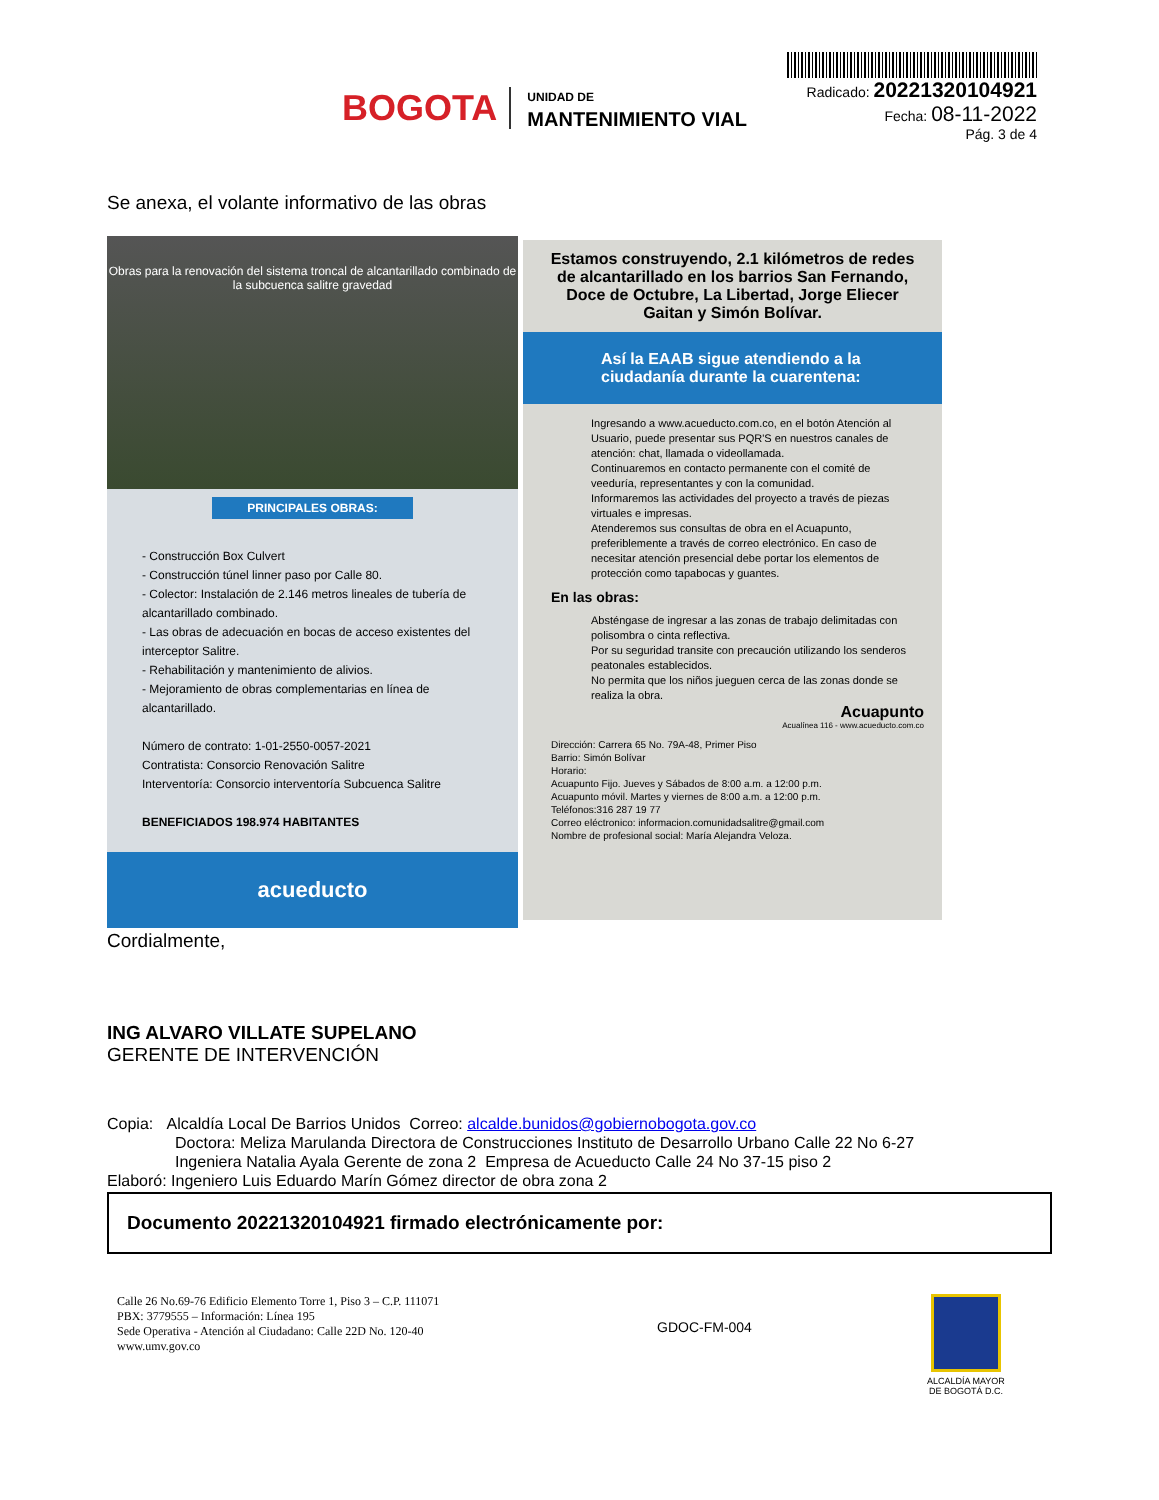BOGOTA
UNIDAD DE
MANTENIMIENTO VIAL
Radicado: 20221320104921
Fecha: 08-11-2022
Pág. 3 de 4
Se anexa, el volante informativo de las obras
Obras para la renovación del sistema troncal de alcantarillado combinado de la subcuenca salitre gravedad
PRINCIPALES OBRAS:
- Construcción Box Culvert
- Construcción túnel linner paso por Calle 80.
- Colector: Instalación de 2.146 metros lineales de tubería de alcantarillado combinado.
- Las obras de adecuación en bocas de acceso existentes del interceptor Salitre.
- Rehabilitación y mantenimiento de alivios.
- Mejoramiento de obras complementarias en línea de alcantarillado.
Número de contrato: 1-01-2550-0057-2021
Contratista: Consorcio Renovación Salitre
Interventoría: Consorcio interventoría Subcuenca Salitre
BENEFICIADOS 198.974 HABITANTES
acueducto
Estamos construyendo, 2.1 kilómetros de redes de alcantarillado en los barrios San Fernando, Doce de Octubre, La Libertad, Jorge Eliecer Gaitan y Simón Bolívar.
Así la EAAB sigue atendiendo a la ciudadanía durante la cuarentena:
Ingresando a www.acueducto.com.co, en el botón Atención al Usuario, puede presentar sus PQR'S en nuestros canales de atención: chat, llamada o videollamada.
Continuaremos en contacto permanente con el comité de veeduría, representantes y con la comunidad.
Informaremos las actividades del proyecto a través de piezas virtuales e impresas.
Atenderemos sus consultas de obra en el Acuapunto, preferiblemente a través de correo electrónico. En caso de necesitar atención presencial debe portar los elementos de protección como tapabocas y guantes.
En las obras:
Absténgase de ingresar a las zonas de trabajo delimitadas con polisombra o cinta reflectiva.
Por su seguridad transite con precaución utilizando los senderos peatonales establecidos.
No permita que los niños jueguen cerca de las zonas donde se realiza la obra.
Acuapunto
Acualínea 116 - www.acueducto.com.co
Dirección: Carrera 65 No. 79A-48, Primer Piso
Barrio: Simón Bolívar
Horario:
Acuapunto Fijo. Jueves y Sábados de 8:00 a.m. a 12:00 p.m.
Acuapunto móvil. Martes y viernes de 8:00 a.m. a 12:00 p.m.
Teléfonos:316 287 19 77
Correo eléctronico: informacion.comunidadsalitre@gmail.com
Nombre de profesional social: María Alejandra Veloza.
Cordialmente,
ING ALVARO VILLATE SUPELANO
GERENTE DE INTERVENCIÓN
Copia: Alcaldía Local De Barrios Unidos Correo: alcalde.bunidos@gobiernobogota.gov.co
Doctora: Meliza Marulanda Directora de Construcciones Instituto de Desarrollo Urbano Calle 22 No 6-27
Ingeniera Natalia Ayala Gerente de zona 2 Empresa de Acueducto Calle 24 No 37-15 piso 2
Elaboró: Ingeniero Luis Eduardo Marín Gómez director de obra zona 2
Documento 20221320104921 firmado electrónicamente por:
Calle 26 No.69-76 Edificio Elemento Torre 1, Piso 3 – C.P. 111071
PBX: 3779555 – Información: Línea 195
Sede Operativa - Atención al Ciudadano: Calle 22D No. 120-40
www.umv.gov.co
GDOC-FM-004
ALCALDÍA MAYOR
DE BOGOTÁ D.C.